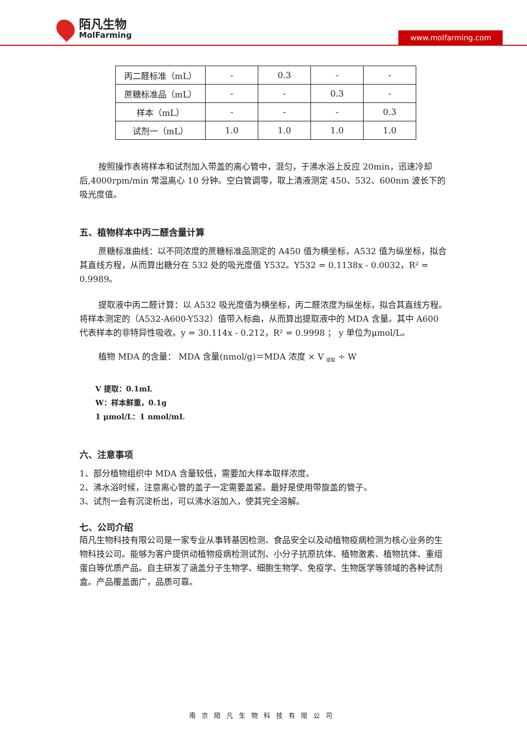陌凡生物
MolFarming
www.molfarming.com
| 丙二醛标准（mL） | - | 0.3 | - | - |
| 蔗糖标准品（mL） | - | - | 0.3 | - |
| 样本（mL） | - | - | - | 0.3 |
| 试剂一（mL） | 1.0 | 1.0 | 1.0 | 1.0 |
按照操作表将样本和试剂加入带盖的离心管中，混匀，于沸水浴上反应 20min，迅速冷却后,4000rpm/min 常温离心 10 分钟。空白管调零，取上清液测定 450、532、600nm 波长下的吸光度值。
五、植物样本中丙二醛含量计算
蔗糖标准曲线：以不同浓度的蔗糖标准品测定的 A450 值为横坐标，A532 值为纵坐标，拟合其直线方程，从而算出糖分在 532 处的吸光度值 Y532。Y532 = 0.1138x - 0.0032，R² = 0.9989。
提取液中丙二醛计算：以 A532 吸光度值为横坐标，丙二醛浓度为纵坐标，拟合其直线方程。将样本测定的（A532-A600-Y532）值带入标曲，从而算出提取液中的 MDA 含量。其中 A600 代表样本的非特异性吸收。y = 30.114x - 0.212，R² = 0.9998 ； y 单位为μmol/L。
植物 MDA 的含量： MDA 含量(nmol/g)＝MDA 浓度 × V <sub>提取</sub> ÷ W
V 提取：0.1mL
W：样本鲜重，0.1g
1 μmol/L：1 nmol/mL
六、注意事项
1、部分植物组织中 MDA 含量较低，需要加大样本取样浓度。
2、沸水浴时候，注意离心管的盖子一定需要盖紧。最好是使用带旋盖的管子。
3、试剂一会有沉淀析出，可以沸水浴加入，使其完全溶解。
七、公司介绍
陌凡生物科技有限公司是一家专业从事转基因检测、食品安全以及动植物疫病检测为核心业务的生物科技公司。能够为客户提供动植物疫病检测试剂、小分子抗原抗体、植物激素、植物抗体、重组蛋白等优质产品。自主研发了涵盖分子生物学、细胞生物学、免疫学、生物医学等领域的各种试剂盒。产品覆盖面广，品质可靠。
南京陌凡生物科技有限公司